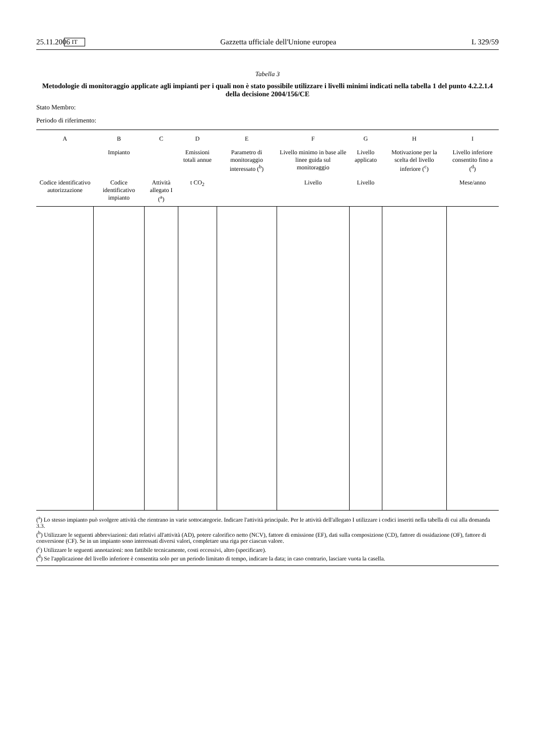25.11.2006 IT Gazzetta ufficiale dell'Unione europea L 329/59
Tabella 3
Metodologie di monitoraggio applicate agli impianti per i quali non è stato possibile utilizzare i livelli minimi indicati nella tabella 1 del punto 4.2.2.1.4 della decisione 2004/156/CE
Stato Membro:
Periodo di riferimento:
| A | B | C | D | E | F | G | H | I |
| --- | --- | --- | --- | --- | --- | --- | --- | --- |
| | Impianto | | Emissioni totali annue | Parametro di monitoraggio interessato (<sup>b</sup>) | Livello minimo in base alle linee guida sul monitoraggio | Livello applicato | Motivazione per la scelta del livello inferiore (<sup>c</sup>) | Livello inferiore consentito fino a (<sup>d</sup>) |
| Codice identificativo autorizzazione | Codice identificativo impianto | Attività allegato I (<sup>a</sup>) | t CO<sub>2</sub> | | Livello | Livello | | Mese/anno |
(<sup>a</sup>) Lo stesso impianto può svolgere attività che rientrano in varie sottocategorie. Indicare l'attività principale. Per le attività dell'allegato I utilizzare i codici inseriti nella tabella di cui alla domanda 3.3.
(<sup>b</sup>) Utilizzare le seguenti abbreviazioni: dati relativi all'attività (AD), potere calorifico netto (NCV), fattore di emissione (EF), dati sulla composizione (CD), fattore di ossidazione (OF), fattore di conversione (CF). Se in un impianto sono interessati diversi valori, completare una riga per ciascun valore.
(<sup>c</sup>) Utilizzare le seguenti annotazioni: non fattibile tecnicamente, costi eccessivi, altro (specificare).
(<sup>d</sup>) Se l'applicazione del livello inferiore è consentita solo per un periodo limitato di tempo, indicare la data; in caso contrario, lasciare vuota la casella.